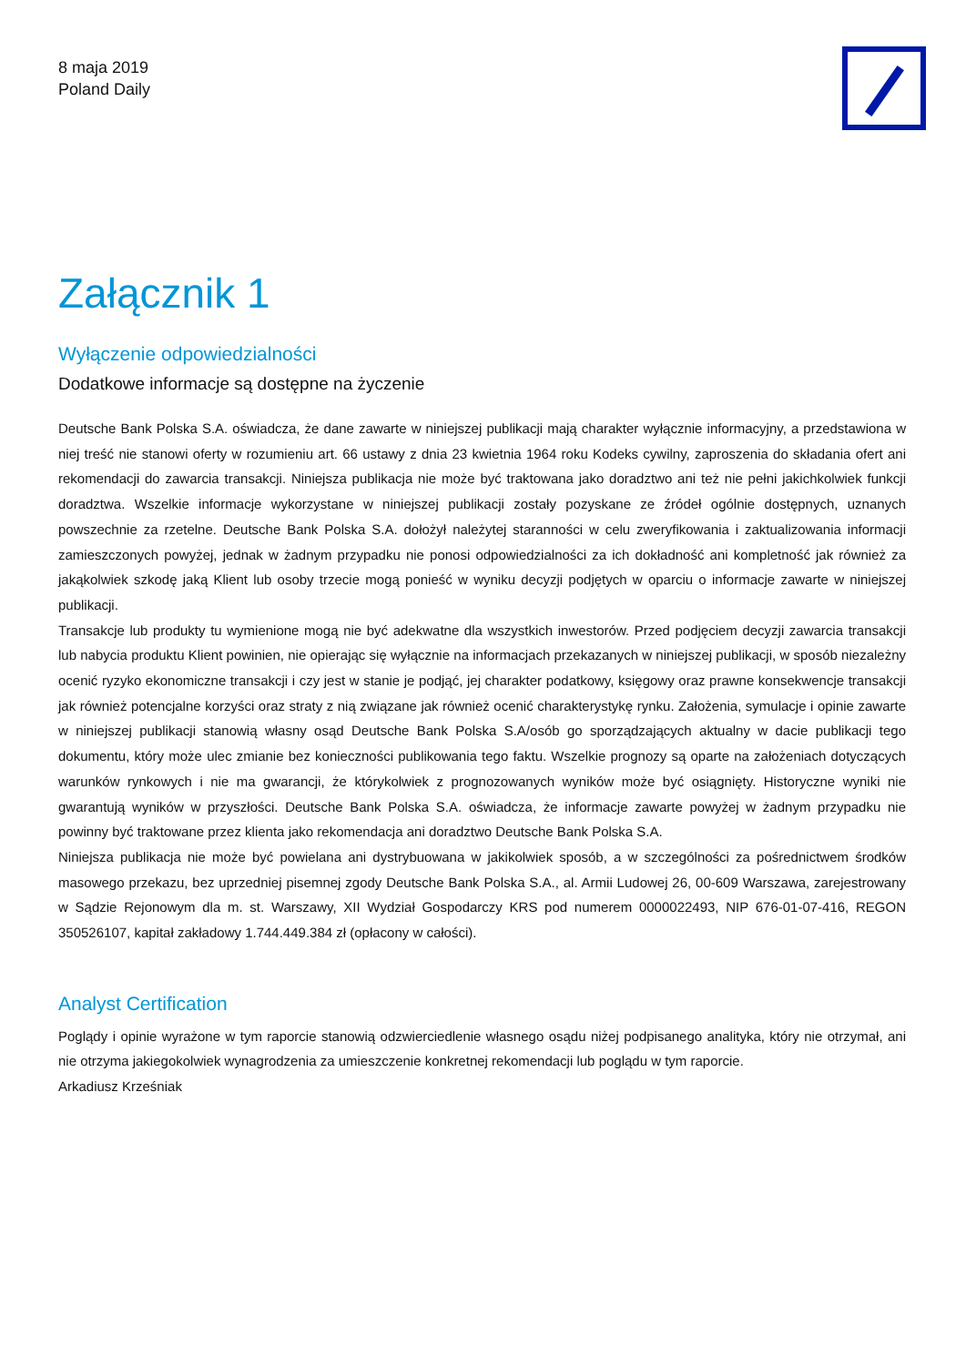8 maja 2019
Poland Daily
Załącznik 1
Wyłączenie odpowiedzialności
Dodatkowe informacje są dostępne na życzenie
Deutsche Bank Polska S.A. oświadcza, że dane zawarte w niniejszej publikacji mają charakter wyłącznie informacyjny, a przedstawiona w niej treść nie stanowi oferty w rozumieniu art. 66 ustawy z dnia 23 kwietnia 1964 roku Kodeks cywilny, zaproszenia do składania ofert ani rekomendacji do zawarcia transakcji. Niniejsza publikacja nie może być traktowana jako doradztwo ani też nie pełni jakichkolwiek funkcji doradztwa. Wszelkie informacje wykorzystane w niniejszej publikacji zostały pozyskane ze źródeł ogólnie dostępnych, uznanych powszechnie za rzetelne. Deutsche Bank Polska S.A. dołożył należytej staranności w celu zweryfikowania i zaktualizowania informacji zamieszczonych powyżej, jednak w żadnym przypadku nie ponosi odpowiedzialności za ich dokładność ani kompletność jak również za jakąkolwiek szkodę jaką Klient lub osoby trzecie mogą ponieść w wyniku decyzji podjętych w oparciu o informacje zawarte w niniejszej publikacji.
Transakcje lub produkty tu wymienione mogą nie być adekwatne dla wszystkich inwestorów. Przed podjęciem decyzji zawarcia transakcji lub nabycia produktu Klient powinien, nie opierając się wyłącznie na informacjach przekazanych w niniejszej publikacji, w sposób niezależny ocenić ryzyko ekonomiczne transakcji i czy jest w stanie je podjąć, jej charakter podatkowy, księgowy oraz prawne konsekwencje transakcji jak również potencjalne korzyści oraz straty z nią związane jak również ocenić charakterystykę rynku. Założenia, symulacje i opinie zawarte w niniejszej publikacji stanowią własny osąd Deutsche Bank Polska S.A/osób go sporządzających aktualny w dacie publikacji tego dokumentu, który może ulec zmianie bez konieczności publikowania tego faktu. Wszelkie prognozy są oparte na założeniach dotyczących warunków rynkowych i nie ma gwarancji, że którykolwiek z prognozowanych wyników może być osiągnięty. Historyczne wyniki nie gwarantują wyników w przyszłości. Deutsche Bank Polska S.A. oświadcza, że informacje zawarte powyżej w żadnym przypadku nie powinny być traktowane przez klienta jako rekomendacja ani doradztwo Deutsche Bank Polska S.A.
Niniejsza publikacja nie może być powielana ani dystrybuowana w jakikolwiek sposób, a w szczególności za pośrednictwem środków masowego przekazu, bez uprzedniej pisemnej zgody Deutsche Bank Polska S.A., al. Armii Ludowej 26, 00-609 Warszawa, zarejestrowany w Sądzie Rejonowym dla m. st. Warszawy, XII Wydział Gospodarczy KRS pod numerem 0000022493, NIP 676-01-07-416, REGON 350526107, kapitał zakładowy 1.744.449.384 zł (opłacony w całości).
Analyst Certification
Poglądy i opinie wyrażone w tym raporcie stanowią odzwierciedlenie własnego osądu niżej podpisanego analityka, który nie otrzymał, ani nie otrzyma jakiegokolwiek wynagrodzenia za umieszczenie konkretnej rekomendacji lub poglądu w tym raporcie.
Arkadiusz Krześniak